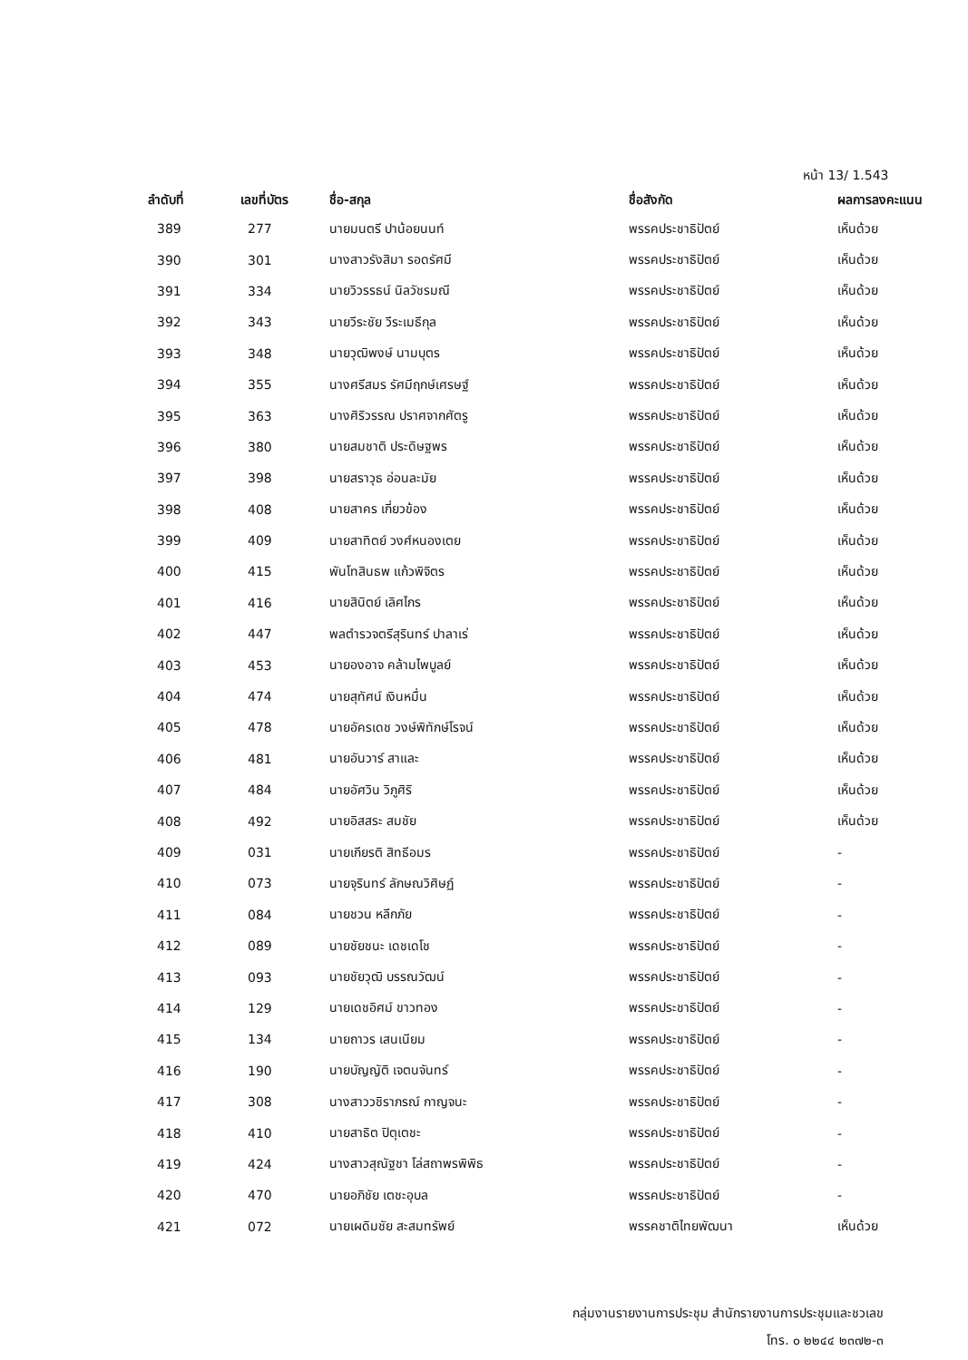หน้า 13/ 1.543
| ลำดับที่ | เลขที่บัตร | ชื่อ-สกุล | ชื่อสังกัด | ผลการลงคะแนน |
| --- | --- | --- | --- | --- |
| 389 | 277 | นายมนตรี ปาน้อยนนท์ | พรรคประชาธิปัตย์ | เห็นด้วย |
| 390 | 301 | นางสาวรังสิมา รอดรัศมี | พรรคประชาธิปัตย์ | เห็นด้วย |
| 391 | 334 | นายวิวรรธน์ นิลวัชรมณี | พรรคประชาธิปัตย์ | เห็นด้วย |
| 392 | 343 | นายวีระชัย วีระเมธีกุล | พรรคประชาธิปัตย์ | เห็นด้วย |
| 393 | 348 | นายวุฒิพงษ์ นามบุตร | พรรคประชาธิปัตย์ | เห็นด้วย |
| 394 | 355 | นางศรีสมร รัศมีฤกษ์เศรษฐ์ | พรรคประชาธิปัตย์ | เห็นด้วย |
| 395 | 363 | นางศิริวรรณ ปราศจากศัตรู | พรรคประชาธิปัตย์ | เห็นด้วย |
| 396 | 380 | นายสมชาติ ประดิษฐพร | พรรคประชาธิปัตย์ | เห็นด้วย |
| 397 | 398 | นายสราวุธ อ่อนละมัย | พรรคประชาธิปัตย์ | เห็นด้วย |
| 398 | 408 | นายสาคร เกี่ยวข้อง | พรรคประชาธิปัตย์ | เห็นด้วย |
| 399 | 409 | นายสาทิตย์ วงศ์หนองเตย | พรรคประชาธิปัตย์ | เห็นด้วย |
| 400 | 415 | พันโทสินธพ แก้วพิจิตร | พรรคประชาธิปัตย์ | เห็นด้วย |
| 401 | 416 | นายสินิตย์ เลิศไกร | พรรคประชาธิปัตย์ | เห็นด้วย |
| 402 | 447 | พลตำรวจตรีสุรินทร์ ปาลาเร่ | พรรคประชาธิปัตย์ | เห็นด้วย |
| 403 | 453 | นายองอาจ คล้ามไพบูลย์ | พรรคประชาธิปัตย์ | เห็นด้วย |
| 404 | 474 | นายสุทัศน์ เงินหมื่น | พรรคประชาธิปัตย์ | เห็นด้วย |
| 405 | 478 | นายอัครเดช วงษ์พิทักษ์โรจน์ | พรรคประชาธิปัตย์ | เห็นด้วย |
| 406 | 481 | นายอันวาร์ สาและ | พรรคประชาธิปัตย์ | เห็นด้วย |
| 407 | 484 | นายอัศวิน วิภูศิริ | พรรคประชาธิปัตย์ | เห็นด้วย |
| 408 | 492 | นายอิสสระ สมชัย | พรรคประชาธิปัตย์ | เห็นด้วย |
| 409 | 031 | นายเกียรติ สิทธีอมร | พรรคประชาธิปัตย์ | - |
| 410 | 073 | นายจุรินทร์ ลักษณวิศิษฏ์ | พรรคประชาธิปัตย์ | - |
| 411 | 084 | นายชวน หลีกภัย | พรรคประชาธิปัตย์ | - |
| 412 | 089 | นายชัยชนะ เดชเดโช | พรรคประชาธิปัตย์ | - |
| 413 | 093 | นายชัยวุฒิ บรรณวัฒน์ | พรรคประชาธิปัตย์ | - |
| 414 | 129 | นายเดชอิศม์ ขาวทอง | พรรคประชาธิปัตย์ | - |
| 415 | 134 | นายถาวร เสนเนียม | พรรคประชาธิปัตย์ | - |
| 416 | 190 | นายบัญญัติ เจตนจันทร์ | พรรคประชาธิปัตย์ | - |
| 417 | 308 | นางสาววชิราภรณ์ กาญจนะ | พรรคประชาธิปัตย์ | - |
| 418 | 410 | นายสาธิต ปิตุเตชะ | พรรคประชาธิปัตย์ | - |
| 419 | 424 | นางสาวสุณัฐชา โล่สถาพรพิพิธ | พรรคประชาธิปัตย์ | - |
| 420 | 470 | นายอภิชัย เตชะอุบล | พรรคประชาธิปัตย์ | - |
| 421 | 072 | นายเผดิมชัย สะสมทรัพย์ | พรรคชาติไทยพัฒนา | เห็นด้วย |
กลุ่มงานรายงานการประชุม สำนักรายงานการประชุมและชวเลข
โทร. ๐ ๒๒๔๔ ๒๓๗๒-๓